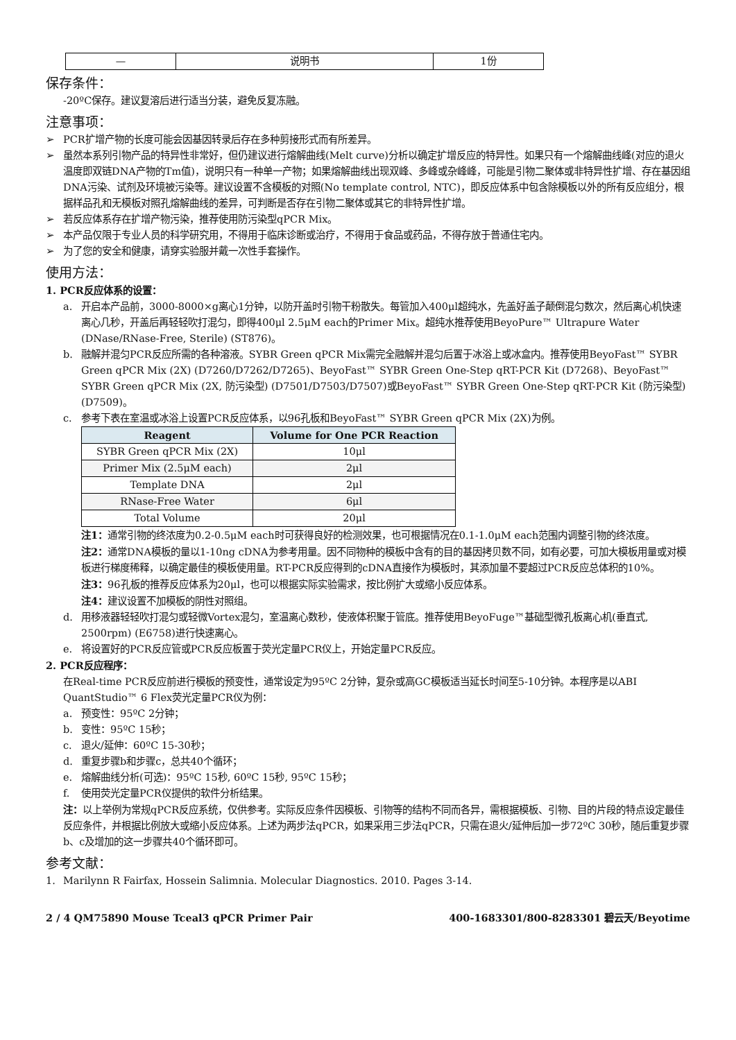| — | 说明书 | 1份 |
保存条件：
-20ºC保存。建议复溶后进行适当分装，避免反复冻融。
注意事项：
➢ PCR扩增产物的长度可能会因基因转录后存在多种剪接形式而有所差异。
➢ 虽然本系列引物产品的特异性非常好，但仍建议进行熔解曲线(Melt curve)分析以确定扩增反应的特异性。如果只有一个熔解曲线峰(对应的退火温度即双链DNA产物的Tm值)，说明只有一种单一产物；如果熔解曲线出现双峰、多峰或杂峰峰，可能是引物二聚体或非特异性扩增、存在基因组DNA污染、试剂及环境被污染等。建议设置不含模板的对照(No template control, NTC)，即反应体系中包含除模板以外的所有反应组分，根据样品孔和无模板对照孔熔解曲线的差异，可判断是否存在引物二聚体或其它的非特异性扩增。
➢ 若反应体系存在扩增产物污染，推荐使用防污染型qPCR Mix。
➢ 本产品仅限于专业人员的科学研究用，不得用于临床诊断或治疗，不得用于食品或药品，不得存放于普通住宅内。
➢ 为了您的安全和健康，请穿实验服并戴一次性手套操作。
使用方法：
1. PCR反应体系的设置：
a. 开启本产品前，3000-8000×g离心1分钟，以防开盖时引物干粉散失。每管加入400μl超纯水，先盖好盖子颠倒混匀数次，然后离心机快速离心几秒，开盖后再轻轻吹打混匀，即得400μl 2.5μM each的Primer Mix。超纯水推荐使用BeyoPure™ Ultrapure Water (DNase/RNase-Free, Sterile) (ST876)。
b. 融解并混匀PCR反应所需的各种溶液。SYBR Green qPCR Mix需完全融解并混匀后置于冰浴上或冰盒内。推荐使用BeyoFast™ SYBR Green qPCR Mix (2X) (D7260/D7262/D7265)、BeyoFast™ SYBR Green One-Step qRT-PCR Kit (D7268)、BeyoFast™ SYBR Green qPCR Mix (2X, 防污染型) (D7501/D7503/D7507)或BeyoFast™ SYBR Green One-Step qRT-PCR Kit (防污染型) (D7509)。
c. 参考下表在室温或冰浴上设置PCR反应体系，以96孔板和BeyoFast™ SYBR Green qPCR Mix (2X)为例。
| Reagent | Volume for One PCR Reaction |
| --- | --- |
| SYBR Green qPCR Mix (2X) | 10μl |
| Primer Mix (2.5μM each) | 2μl |
| Template DNA | 2μl |
| RNase-Free Water | 6μl |
| Total Volume | 20μl |
注1：通常引物的终浓度为0.2-0.5μM each时可获得良好的检测效果，也可根据情况在0.1-1.0μM each范围内调整引物的终浓度。
注2：通常DNA模板的量以1-10ng cDNA为参考用量。因不同物种的模板中含有的目的基因拷贝数不同，如有必要，可加大模板用量或对模板进行梯度稀释，以确定最佳的模板使用量。RT-PCR反应得到的cDNA直接作为模板时，其添加量不要超过PCR反应总体积的10%。
注3：96孔板的推荐反应体系为20μl，也可以根据实际实验需求，按比例扩大或缩小反应体系。
注4：建议设置不加模板的阴性对照组。
d. 用移液器轻轻吹打混匀或轻微Vortex混匀，室温离心数秒，使液体积聚于管底。推荐使用BeyoFuge™基础型微孔板离心机(垂直式, 2500rpm) (E6758)进行快速离心。
e. 将设置好的PCR反应管或PCR反应板置于荧光定量PCR仪上，开始定量PCR反应。
2. PCR反应程序：
在Real-time PCR反应前进行模板的预变性，通常设定为95ºC 2分钟，复杂或高GC模板适当延长时间至5-10分钟。本程序是以ABI QuantStudio™ 6 Flex荧光定量PCR仪为例：
a. 预变性：95ºC 2分钟；
b. 变性：95ºC 15秒；
c. 退火/延伸：60ºC 15-30秒；
d. 重复步骤b和步骤c，总共40个循环；
e. 熔解曲线分析(可选)：95ºC 15秒, 60ºC 15秒, 95ºC 15秒；
f. 使用荧光定量PCR仪提供的软件分析结果。
注：以上举例为常规qPCR反应系统，仅供参考。实际反应条件因模板、引物等的结构不同而各异，需根据模板、引物、目的片段的特点设定最佳反应条件，并根据比例放大或缩小反应体系。上述为两步法qPCR，如果采用三步法qPCR，只需在退火/延伸后加一步72ºC 30秒，随后重复步骤b、c及增加的这一步骤共40个循环即可。
参考文献：
1. Marilynn R Fairfax, Hossein Salimnia. Molecular Diagnostics. 2010. Pages 3-14.
2 / 4 QM75890 Mouse Tceal3 qPCR Primer Pair 400-1683301/800-8283301 碧云天/Beyotime